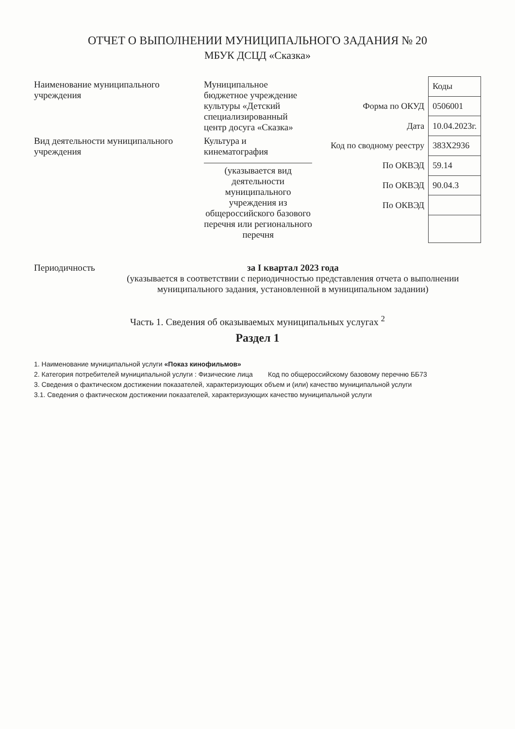ОТЧЕТ О ВЫПОЛНЕНИИ МУНИЦИПАЛЬНОГО ЗАДАНИЯ № 20
МБУК ДСЦД «Сказка»
Наименование муниципального учреждения
Муниципальное бюджетное учреждение культуры «Детский специализированный центр досуга «Сказка»
Вид деятельности муниципального учреждения
Культура и кинематография
(указывается вид деятельности муниципального учреждения из общероссийского базового перечня или регионального перечня
| | Коды |
| Форма по ОКУД | 0506001 |
| Дата | 10.04.2023г. |
| Код по сводному реестру | 383Х2936 |
| По ОКВЭД | 59.14 |
| По ОКВЭД | 90.04.3 |
| По ОКВЭД | |
Периодичность за I квартал 2023 года
(указывается в соответствии с периодичностью представления отчета о выполнении муниципального задания, установленной в муниципальном задании)
Часть 1. Сведения об оказываемых муниципальных услугах <sup>2</sup>
Раздел 1
1. Наименование муниципальной услуги «Показ кинофильмов»
2. Категория потребителей муниципальной услуги : Физические лица Код по общероссийскому базовому перечню ББ73
3. Сведения о фактическом достижении показателей, характеризующих объем и (или) качество муниципальной услуги
3.1. Сведения о фактическом достижении показателей, характеризующих качество муниципальной услуги